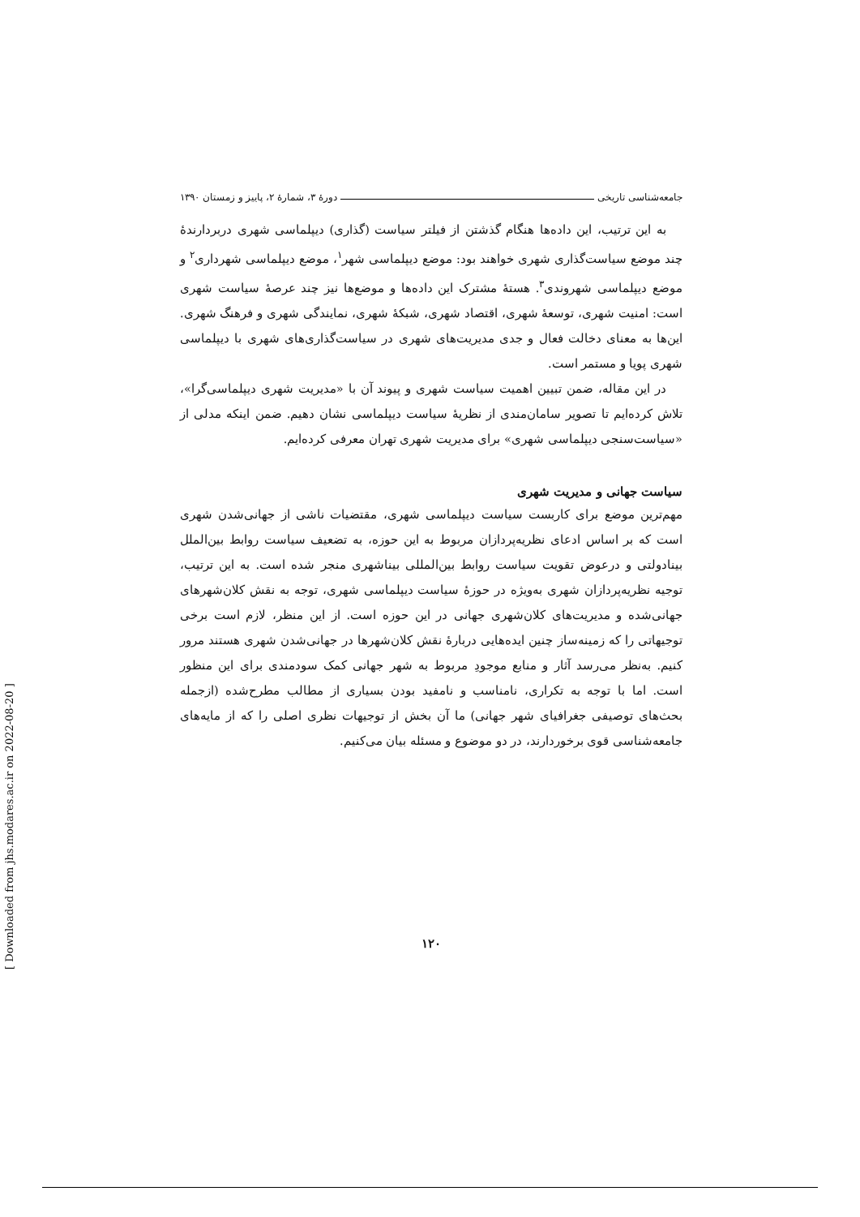جامعه‌شناسی تاریخی دورهٔ ۳، شمارهٔ ۲، پاییز و زمستان ۱۳۹۰
به این ترتیب، این داده‌ها هنگام گذشتن از فیلتر سیاست (گذاری) دیپلماسی شهری دربردارندهٔ چند موضع سیاست‌گذاری شهری خواهند بود: موضع دیپلماسی شهر<sup>۱</sup>، موضع دیپلماسی شهرداری<sup>۲</sup> و موضع دیپلماسی شهروندی<sup>۳</sup>. هستهٔ مشترک این داده‌ها و موضع‌ها نیز چند عرصهٔ سیاست شهری است: امنیت شهری، توسعهٔ شهری، اقتصاد شهری، شبکهٔ شهری، نمایندگی شهری و فرهنگ شهری. این‌ها به معنای دخالت فعال و جدی مدیریت‌های شهری در سیاست‌گذاری‌های شهری با دیپلماسی شهری پویا و مستمر است.
در این مقاله، ضمن تبیین اهمیت سیاست شهری و پیوند آن با «مدیریت شهری دیپلماسی‌گرا»، تلاش کرده‌ایم تا تصویر سامان‌مندی از نظریهٔ سیاست دیپلماسی نشان دهیم. ضمن اینکه مدلی از «سیاست‌سنجی دیپلماسی شهری» برای مدیریت شهری تهران معرفی کرده‌ایم.
سیاست جهانی و مدیریت شهری
مهم‌ترین موضع برای کاربست سیاست دیپلماسی شهری، مقتضیات ناشی از جهانی‌شدن شهری است که بر اساس ادعای نظریه‌پردازان مربوط به این حوزه، به تضعیف سیاست روابط بین‌الملل بینادولتی و درعوض تقویت سیاست روابط بین‌المللی بیناشهری منجر شده است. به این ترتیب، توجیه نظریه‌پردازان شهری به‌ویژه در حوزهٔ سیاست دیپلماسی شهری، توجه به نقش کلان‌شهرهای جهانی‌شده و مدیریت‌های کلان‌شهری جهانی در این حوزه است. از این منظر، لازم است برخی توجیهاتی را که زمینه‌ساز چنین ایده‌هایی دربارهٔ نقش کلان‌شهرها در جهانی‌شدن شهری هستند مرور کنیم. به‌نظر می‌رسد آثار و منابع موجودِ مربوط به شهر جهانی کمک سودمندی برای این منظور است. اما با توجه به تکراری، نامناسب و نامفید بودن بسیاری از مطالب مطرح‌شده (ازجمله بحث‌های توصیفی جغرافیای شهر جهانی) ما آن بخش از توجیهات نظری اصلی را که از مایه‌های جامعه‌شناسی قوی برخوردارند، در دو موضوع و مسئله بیان می‌کنیم.
۱۲۰
[ Downloaded from jhs.modares.ac.ir on 2022-08-20 ]